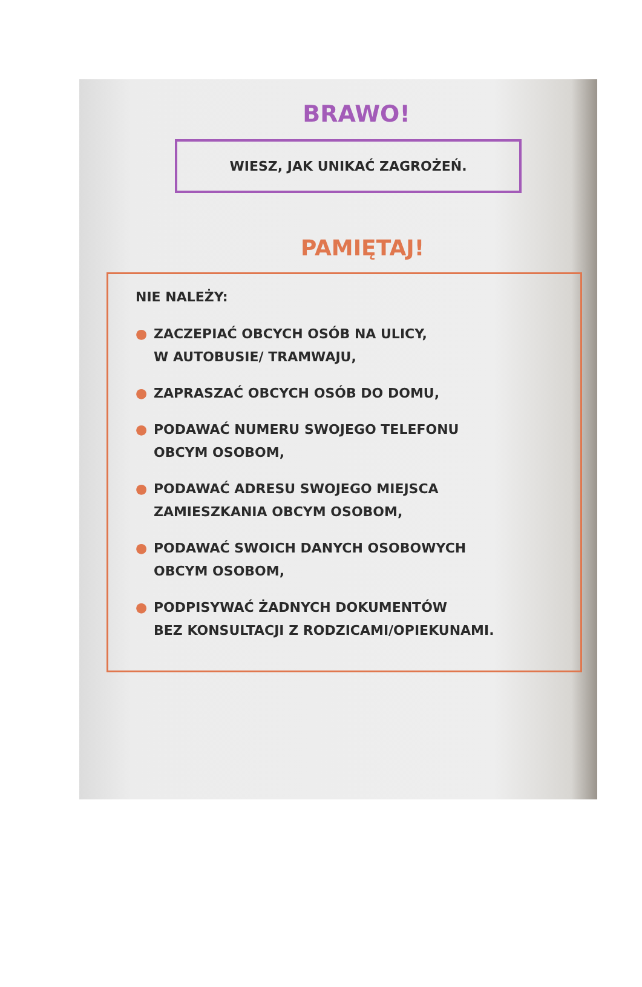BRAWO!
WIESZ, JAK UNIKAĆ ZAGROŻEŃ.
PAMIĘTAJ!
NIE NALEŻY:
● ZACZEPIAĆ OBCYCH OSÓB NA ULICY,
W AUTOBUSIE/ TRAMWAJU,
● ZAPRASZAĆ OBCYCH OSÓB DO DOMU,
● PODAWAĆ NUMERU SWOJEGO TELEFONU
OBCYM OSOBOM,
● PODAWAĆ ADRESU SWOJEGO MIEJSCA
ZAMIESZKANIA OBCYM OSOBOM,
● PODAWAĆ SWOICH DANYCH OSOBOWYCH
OBCYM OSOBOM,
● PODPISYWAĆ ŻADNYCH DOKUMENTÓW
BEZ KONSULTACJI Z RODZICAMI/OPIEKUNAMI.